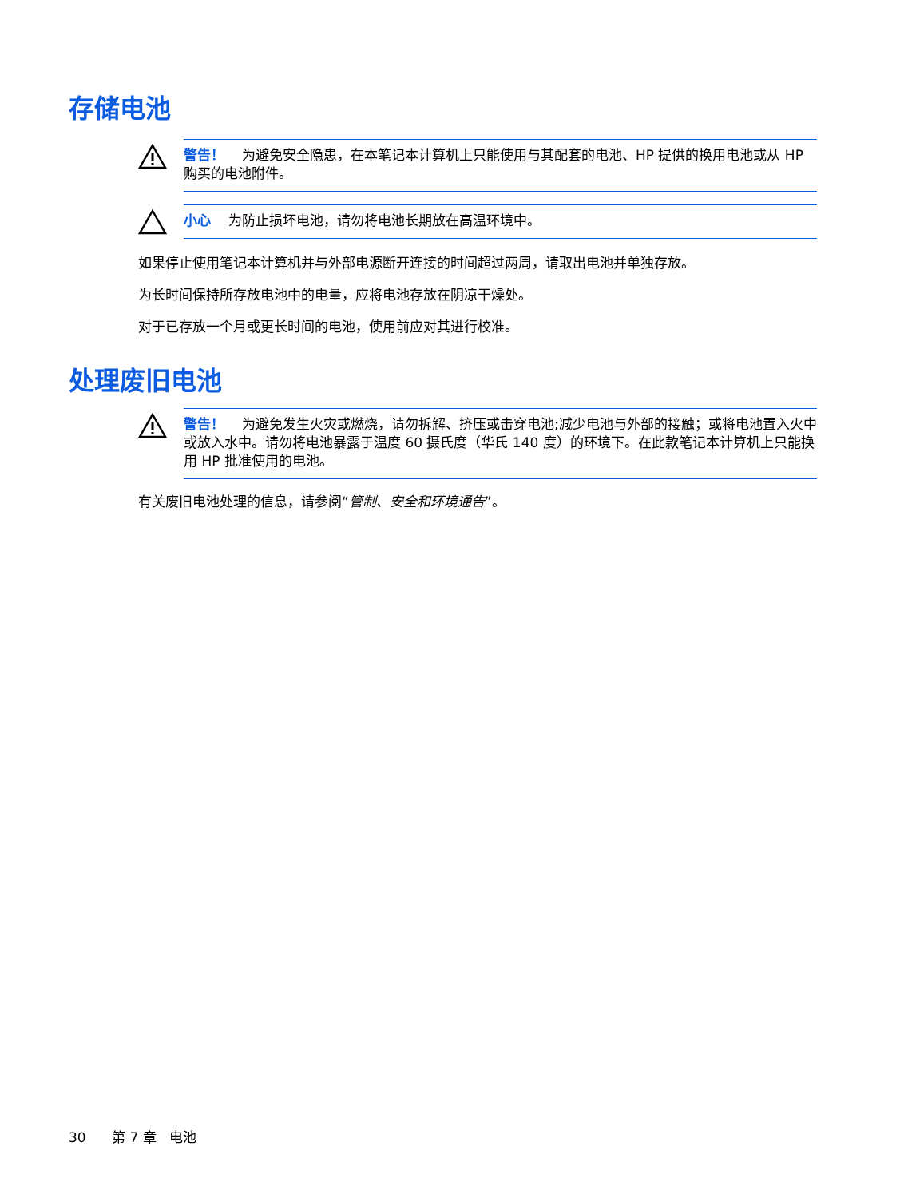存储电池
警告！ 为避免安全隐患，在本笔记本计算机上只能使用与其配套的电池、HP 提供的换用电池或从 HP 购买的电池附件。
小心 为防止损坏电池，请勿将电池长期放在高温环境中。
如果停止使用笔记本计算机并与外部电源断开连接的时间超过两周，请取出电池并单独存放。
为长时间保持所存放电池中的电量，应将电池存放在阴凉干燥处。
对于已存放一个月或更长时间的电池，使用前应对其进行校准。
处理废旧电池
警告！ 为避免发生火灾或燃烧，请勿拆解、挤压或击穿电池;减少电池与外部的接触；或将电池置入火中或放入水中。请勿将电池暴露于温度 60 摄氏度（华氏 140 度）的环境下。在此款笔记本计算机上只能换用 HP 批准使用的电池。
有关废旧电池处理的信息，请参阅“管制、安全和环境通告”。
30 第 7 章 电池